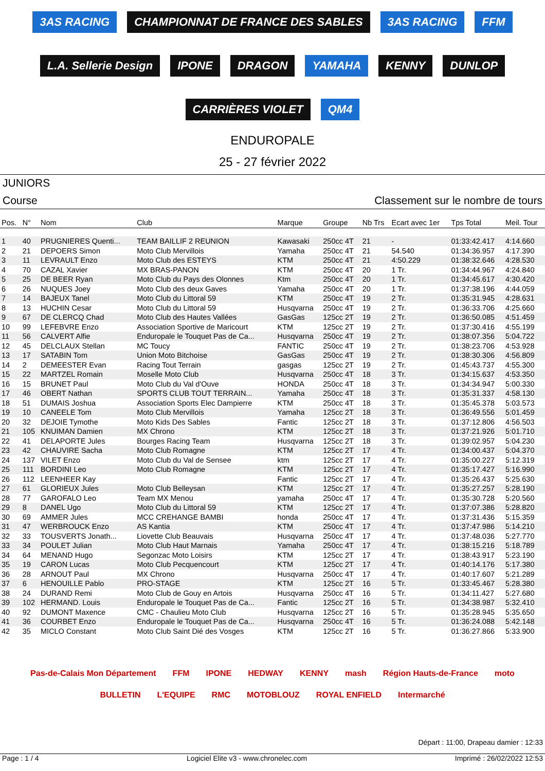3AS RACING CHAMPIONNAT DE FRANCE DES SABLES 3AS RACING FFM L.A. Sellerie Design IPONE DRAGON YAMAHA KENNY DUNLOP CARRIÈRES VIOLET QM4
ENDUROPALE
25 - 27 février 2022
JUNIORS
Course Classement sur le nombre de tours
| Pos. | N° | Nom | Club | Marque | Groupe | Nb Trs | Ecart avec 1er | Tps Total | Meil. Tour |
| --- | --- | --- | --- | --- | --- | --- | --- | --- | --- |
| 1 | 40 | PRUGNIERES Quenti... | TEAM BAILLIF 2 REUNION | Kawasaki | 250cc 4T | 21 | - | 01:33:42.417 | 4:14.660 |
| 2 | 21 | DEPOERS Simon | Moto Club Mervillois | Yamaha | 250cc 4T | 21 | 54.540 | 01:34:36.957 | 4:17.390 |
| 3 | 11 | LEVRAULT Enzo | Moto Club des ESTEYS | KTM | 250cc 4T | 21 | 4:50.229 | 01:38:32.646 | 4:28.530 |
| 4 | 70 | CAZAL Xavier | MX BRAS-PANON | KTM | 250cc 4T | 20 | 1 Tr. | 01:34:44.967 | 4:24.840 |
| 5 | 25 | DE BEER Ryan | Moto Club du Pays des Olonnes | Ktm | 250cc 4T | 20 | 1 Tr. | 01:34:45.617 | 4:30.420 |
| 6 | 26 | NUQUES Joey | Moto Club des deux Gaves | Yamaha | 250cc 4T | 20 | 1 Tr. | 01:37:38.196 | 4:44.059 |
| 7 | 14 | BAJEUX Tanel | Moto Club du Littoral 59 | KTM | 250cc 4T | 19 | 2 Tr. | 01:35:31.945 | 4:28.631 |
| 8 | 13 | HUCHIN Cesar | Moto Club du Littoral 59 | Husqvarna | 250cc 4T | 19 | 2 Tr. | 01:36:33.706 | 4:25.660 |
| 9 | 67 | DE CLERCQ Chad | Moto Club des Hautes Vallées | GasGas | 125cc 2T | 19 | 2 Tr. | 01:36:50.085 | 4:51.459 |
| 10 | 99 | LEFEBVRE Enzo | Association Sportive de Maricourt | KTM | 125cc 2T | 19 | 2 Tr. | 01:37:30.416 | 4:55.199 |
| 11 | 56 | CALVERT Alfie | Enduropale le Touquet Pas de Ca... | Husqvarna | 250cc 4T | 19 | 2 Tr. | 01:38:07.356 | 5:04.722 |
| 12 | 45 | DELCLAUX Stellan | MC Toucy | FANTIC | 250cc 4T | 19 | 2 Tr. | 01:38:23.706 | 4:53.928 |
| 13 | 17 | SATABIN Tom | Union Moto Bitchoise | GasGas | 250cc 4T | 19 | 2 Tr. | 01:38:30.306 | 4:56.809 |
| 14 | 2 | DEMEESTER Evan | Racing Tout Terrain | gasgas | 125cc 2T | 19 | 2 Tr. | 01:45:43.737 | 4:55.300 |
| 15 | 22 | MARTZEL Romain | Moselle Moto Club | Husqvarna | 250cc 4T | 18 | 3 Tr. | 01:34:15.637 | 4:53.350 |
| 16 | 15 | BRUNET Paul | Moto Club du Val d'Ouve | HONDA | 250cc 4T | 18 | 3 Tr. | 01:34:34.947 | 5:00.330 |
| 17 | 46 | OBERT Nathan | SPORTS CLUB TOUT TERRAIN... | Yamaha | 250cc 4T | 18 | 3 Tr. | 01:35:31.337 | 4:58.130 |
| 18 | 51 | DUMAIS Joshua | Association Sports Elec Dampierre | KTM | 250cc 4T | 18 | 3 Tr. | 01:35:45.378 | 5:03.573 |
| 19 | 10 | CANEELE Tom | Moto Club Mervillois | Yamaha | 125cc 2T | 18 | 3 Tr. | 01:36:49.556 | 5:01.459 |
| 20 | 32 | DEJOIE Tymothe | Moto Kids Des Sables | Fantic | 125cc 2T | 18 | 3 Tr. | 01:37:12.806 | 4:56.503 |
| 21 | 105 | KNUIMAN Damien | MX Chrono | KTM | 125cc 2T | 18 | 3 Tr. | 01:37:21.926 | 5:01.710 |
| 22 | 41 | DELAPORTE Jules | Bourges Racing Team | Husqvarna | 125cc 2T | 18 | 3 Tr. | 01:39:02.957 | 5:04.230 |
| 23 | 42 | CHAUVIRE Sacha | Moto Club Romagne | KTM | 125cc 2T | 17 | 4 Tr. | 01:34:00.437 | 5:04.370 |
| 24 | 137 | VILET Enzo | Moto Club du Val de Sensee | ktm | 125cc 2T | 17 | 4 Tr. | 01:35:00.227 | 5:12.319 |
| 25 | 111 | BORDINI Leo | Moto Club Romagne | KTM | 125cc 2T | 17 | 4 Tr. | 01:35:17.427 | 5:16.990 |
| 26 | 112 | LEENHEER Kay | | Fantic | 125cc 2T | 17 | 4 Tr. | 01:35:26.437 | 5:25.630 |
| 27 | 61 | GLORIEUX Jules | Moto Club Belleysan | KTM | 125cc 2T | 17 | 4 Tr. | 01:35:27.257 | 5:28.190 |
| 28 | 77 | GAROFALO Leo | Team MX Menou | yamaha | 250cc 4T | 17 | 4 Tr. | 01:35:30.728 | 5:20.560 |
| 29 | 8 | DANEL Ugo | Moto Club du Littoral 59 | KTM | 125cc 2T | 17 | 4 Tr. | 01:37:07.386 | 5:28.820 |
| 30 | 69 | AMMER Jules | MCC CREHANGE BAMBI | honda | 250cc 4T | 17 | 4 Tr. | 01:37:31.436 | 5:15.359 |
| 31 | 47 | WERBROUCK Enzo | AS Kantia | KTM | 250cc 4T | 17 | 4 Tr. | 01:37:47.986 | 5:14.210 |
| 32 | 33 | TOUSVERTS Jonath... | Liovette Club Beauvais | Husqvarna | 250cc 4T | 17 | 4 Tr. | 01:37:48.036 | 5:27.770 |
| 33 | 34 | POULET Julian | Moto Club Haut Marnais | Yamaha | 250cc 4T | 17 | 4 Tr. | 01:38:15.216 | 5:18.789 |
| 34 | 64 | MENAND Hugo | Segonzac Moto Loisirs | KTM | 125cc 2T | 17 | 4 Tr. | 01:38:43.917 | 5:23.190 |
| 35 | 19 | CARON Lucas | Moto Club Pecquencourt | KTM | 125cc 2T | 17 | 4 Tr. | 01:40:14.176 | 5:17.380 |
| 36 | 28 | ARNOUT Paul | MX Chrono | Husqvarna | 250cc 4T | 17 | 4 Tr. | 01:40:17.607 | 5:21.289 |
| 37 | 6 | HENOUILLE Pablo | PRO-STAGE | KTM | 125cc 2T | 16 | 5 Tr. | 01:33:45.467 | 5:28.380 |
| 38 | 24 | DURAND Remi | Moto Club de Gouy en Artois | Husqvarna | 250cc 4T | 16 | 5 Tr. | 01:34:11.427 | 5:27.680 |
| 39 | 102 | HERMAND. Louis | Enduropale le Touquet Pas de Ca... | Fantic | 125cc 2T | 16 | 5 Tr. | 01:34:38.987 | 5:32.410 |
| 40 | 92 | DUMONT Maxence | CMC - Chaulieu Moto Club | Husqvarna | 125cc 2T | 16 | 5 Tr. | 01:35:28.945 | 5:35.650 |
| 41 | 36 | COURBET Enzo | Enduropale le Touquet Pas de Ca... | Husqvarna | 250cc 4T | 16 | 5 Tr. | 01:36:24.088 | 5:42.148 |
| 42 | 35 | MICLO Constant | Moto Club Saint Dié des Vosges | KTM | 125cc 2T | 16 | 5 Tr. | 01:36:27.866 | 5:33.900 |
Pas-de-Calais Mon Département FFM IPONE HEDWAY KENNY mash Région Hauts-de-France moto BULLETIN L'EQUIPE RMC MOTOBLOUZ ROYAL ENFIELD Intermarché
Départ : 11:00, Drapeau damier : 12:33
Page : 1 / 4 Logiciel Elite v3 - www.chronelec.com Imprimé : 26/02/2022 12:53